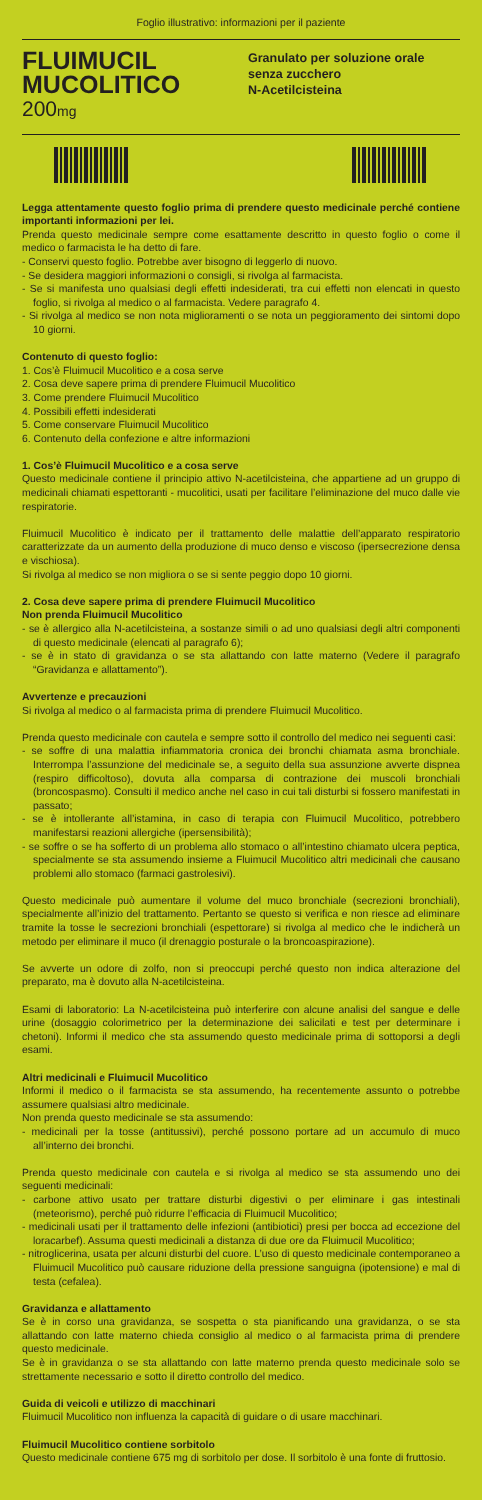Foglio illustrativo: informazioni per il paziente
FLUIMUCIL
MUCOLITICO
200mg
Granulato per soluzione orale
senza zucchero
N-Acetilcisteina
Legga attentamente questo foglio prima di prendere questo medicinale perché contiene importanti informazioni per lei.
Prenda questo medicinale sempre come esattamente descritto in questo foglio o come il medico o farmacista le ha detto di fare.
- Conservi questo foglio. Potrebbe aver bisogno di leggerlo di nuovo.
- Se desidera maggiori informazioni o consigli, si rivolga al farmacista.
- Se si manifesta uno qualsiasi degli effetti indesiderati, tra cui effetti non elencati in questo foglio, si rivolga al medico o al farmacista. Vedere paragrafo 4.
- Si rivolga al medico se non nota miglioramenti o se nota un peggioramento dei sintomi dopo 10 giorni.
Contenuto di questo foglio:
1. Cos’è Fluimucil Mucolitico e a cosa serve
2. Cosa deve sapere prima di prendere Fluimucil Mucolitico
3. Come prendere Fluimucil Mucolitico
4. Possibili effetti indesiderati
5. Come conservare Fluimucil Mucolitico
6. Contenuto della confezione e altre informazioni
1. Cos’è Fluimucil Mucolitico e a cosa serve
Questo medicinale contiene il principio attivo N-acetilcisteina, che appartiene ad un gruppo di medicinali chiamati espettoranti - mucolitici, usati per facilitare l’eliminazione del muco dalle vie respiratorie.
Fluimucil Mucolitico è indicato per il trattamento delle malattie dell’apparato respiratorio caratterizzate da un aumento della produzione di muco denso e viscoso (ipersecrezione densa e vischiosa).
Si rivolga al medico se non migliora o se si sente peggio dopo 10 giorni.
2. Cosa deve sapere prima di prendere Fluimucil Mucolitico
Non prenda Fluimucil Mucolitico
- se è allergico alla N-acetilcisteina, a sostanze simili o ad uno qualsiasi degli altri componenti di questo medicinale (elencati al paragrafo 6);
- se è in stato di gravidanza o se sta allattando con latte materno (Vedere il paragrafo “Gravidanza e allattamento”).
Avvertenze e precauzioni
Si rivolga al medico o al farmacista prima di prendere Fluimucil Mucolitico.
Prenda questo medicinale con cautela e sempre sotto il controllo del medico nei seguenti casi:
- se soffre di una malattia infiammatoria cronica dei bronchi chiamata asma bronchiale. Interrompa l’assunzione del medicinale se, a seguito della sua assunzione avverte dispnea (respiro difficoltoso), dovuta alla comparsa di contrazione dei muscoli bronchiali (broncospasmo). Consulti il medico anche nel caso in cui tali disturbi si fossero manifestati in passato;
- se è intollerante all’istamina, in caso di terapia con Fluimucil Mucolitico, potrebbero manifestarsi reazioni allergiche (ipersensibilità);
- se soffre o se ha sofferto di un problema allo stomaco o all’intestino chiamato ulcera peptica, specialmente se sta assumendo insieme a Fluimucil Mucolitico altri medicinali che causano problemi allo stomaco (farmaci gastrolesivi).
Questo medicinale può aumentare il volume del muco bronchiale (secrezioni bronchiali), specialmente all’inizio del trattamento. Pertanto se questo si verifica e non riesce ad eliminare tramite la tosse le secrezioni bronchiali (espettorare) si rivolga al medico che le indicherà un metodo per eliminare il muco (il drenaggio posturale o la broncoaspirazione).
Se avverte un odore di zolfo, non si preoccupi perché questo non indica alterazione del preparato, ma è dovuto alla N-acetilcisteina.
Esami di laboratorio: La N-acetilcisteina può interferire con alcune analisi del sangue e delle urine (dosaggio colorimetrico per la determinazione dei salicilati e test per determinare i chetoni). Informi il medico che sta assumendo questo medicinale prima di sottoporsi a degli esami.
Altri medicinali e Fluimucil Mucolitico
Informi il medico o il farmacista se sta assumendo, ha recentemente assunto o potrebbe assumere qualsiasi altro medicinale.
Non prenda questo medicinale se sta assumendo:
- medicinali per la tosse (antitussivi), perché possono portare ad un accumulo di muco all’interno dei bronchi.
Prenda questo medicinale con cautela e si rivolga al medico se sta assumendo uno dei seguenti medicinali:
- carbone attivo usato per trattare disturbi digestivi o per eliminare i gas intestinali (meteorismo), perché può ridurre l’efficacia di Fluimucil Mucolitico;
- medicinali usati per il trattamento delle infezioni (antibiotici) presi per bocca ad eccezione del loracarbef). Assuma questi medicinali a distanza di due ore da Fluimucil Mucolitico;
- nitroglicerina, usata per alcuni disturbi del cuore. L’uso di questo medicinale contemporaneo a Fluimucil Mucolitico può causare riduzione della pressione sanguigna (ipotensione) e mal di testa (cefalea).
Gravidanza e allattamento
Se è in corso una gravidanza, se sospetta o sta pianificando una gravidanza, o se sta allattando con latte materno chieda consiglio al medico o al farmacista prima di prendere questo medicinale.
Se è in gravidanza o se sta allattando con latte materno prenda questo medicinale solo se strettamente necessario e sotto il diretto controllo del medico.
Guida di veicoli e utilizzo di macchinari
Fluimucil Mucolitico non influenza la capacità di guidare o di usare macchinari.
Fluimucil Mucolitico contiene sorbitolo
Questo medicinale contiene 675 mg di sorbitolo per dose. Il sorbitolo è una fonte di fruttosio.